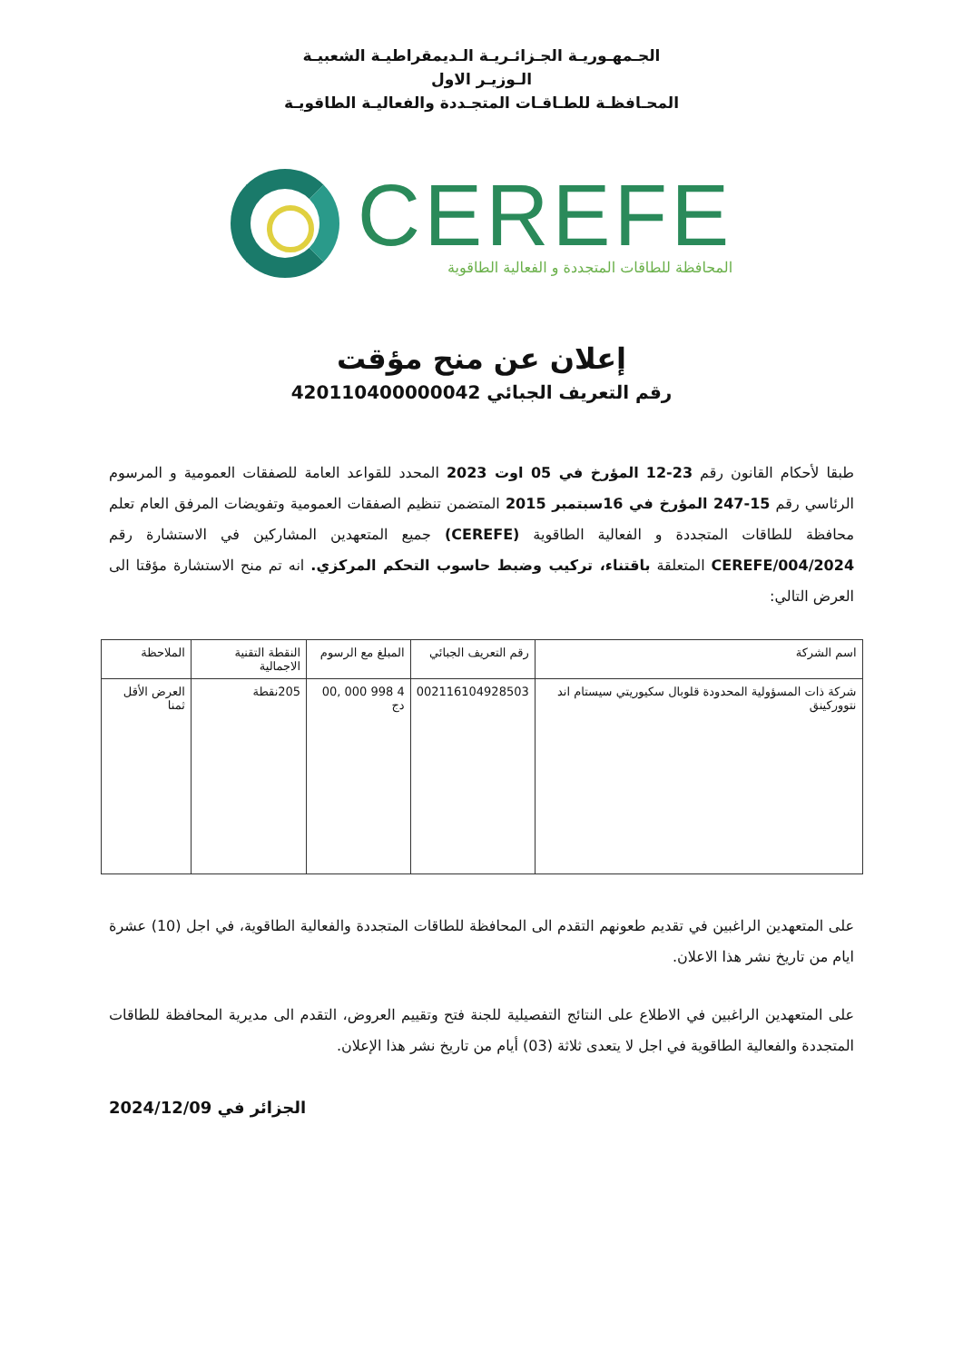الجـمهـوريـة الجـزائـريـة الـديمقراطيـة الشعبيـة
الـوزيـر الاول
المحـافظـة للطـاقـات المتجـددة والفعاليـة الطاقويـة
CEREFE
المحافظة للطاقات المتجددة و الفعالية الطاقوية
إعلان عن منح مؤقت
رقم التعريف الجبائي 420110400000042
طبقا لأحكام القانون رقم 23-12 المؤرخ في 05 اوت 2023 المحدد للقواعد العامة للصفقات العمومية و المرسوم الرئاسي رقم 15-247 المؤرخ في 16سبتمبر 2015 المتضمن تنظيم الصفقات العمومية وتفويضات المرفق العام تعلم محافظة للطاقات المتجددة و الفعالية الطاقوية (CEREFE) جميع المتعهدين المشاركين في الاستشارة رقم 2024/CEREFE/004 المتعلقة باقتناء، تركيب وضبط حاسوب التحكم المركزي. انه تم منح الاستشارة مؤقتا الى العرض التالي:
| اسم الشركة | رقم التعريف الجبائي | المبلغ مع الرسوم | النقطة التقنية الاجمالية | الملاحظة |
| --- | --- | --- | --- | --- |
| شركة ذات المسؤولية المحدودة قلوبال سكيوريتي سيستام اند نتووركينق | 002116104928503 | 4 998 000 ,00 دج | 205نقطة | العرض الأقل ثمنا |
على المتعهدين الراغبين في تقديم طعونهم التقدم الى المحافظة للطاقات المتجددة والفعالية الطاقوية، في اجل (10) عشرة ايام من تاريخ نشر هذا الاعلان.
على المتعهدين الراغبين في الاطلاع على النتائج التفصيلية للجنة فتح وتقييم العروض، التقدم الى مديرية المحافظة للطاقات المتجددة والفعالية الطاقوية في اجل لا يتعدى ثلاثة (03) أيام من تاريخ نشر هذا الإعلان.
الجزائر في 2024/12/09